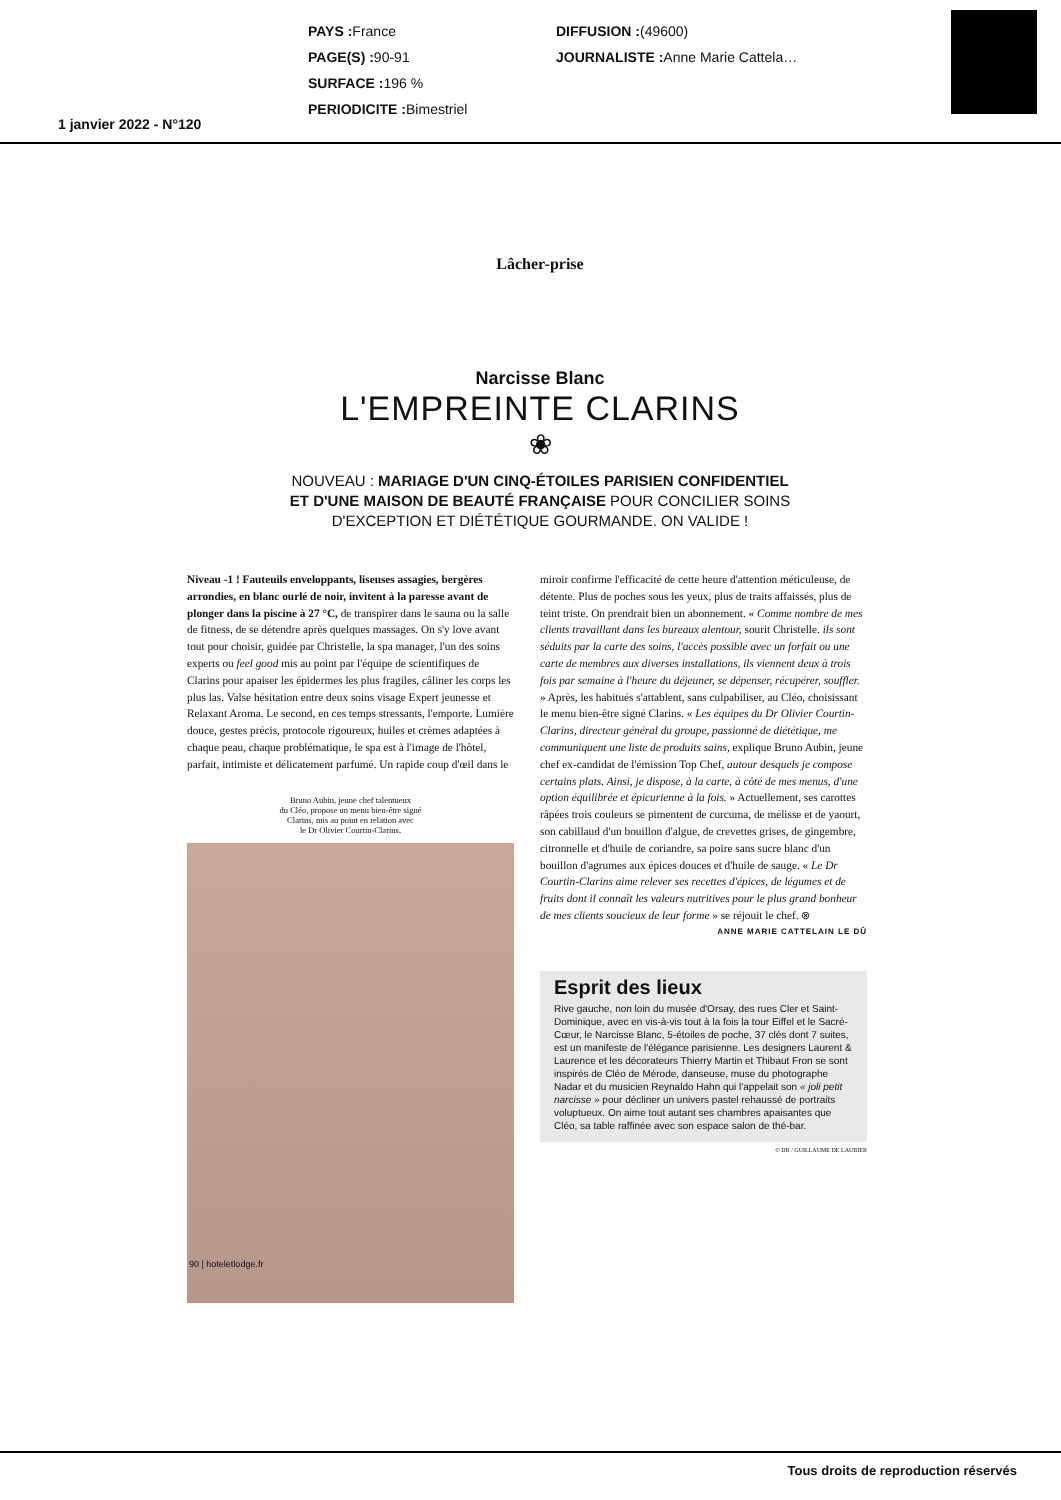PAYS : France
PAGE(S) : 90-91
SURFACE : 196 %
PERIODICITE : Bimestriel
DIFFUSION :(49600)
JOURNALISTE : Anne Marie Cattela…
1 janvier 2022 - N°120
Lâcher-prise
Narcisse Blanc
L'EMPREINTE CLARINS
❀
NOUVEAU : MARIAGE D'UN CINQ-ÉTOILES PARISIEN CONFIDENTIEL
ET D'UNE MAISON DE BEAUTÉ FRANÇAISE POUR CONCILIER SOINS
D'EXCEPTION ET DIÉTÉTIQUE GOURMANDE. ON VALIDE !
Niveau -1 ! Fauteuils enveloppants, liseuses assagies, bergères arrondies, en blanc ourlé de noir, invitent à la paresse avant de plonger dans la piscine à 27 °C, de transpirer dans le sauna ou la salle de fitness, de se détendre après quelques massages. On s'y love avant tout pour choisir, guidée par Christelle, la spa manager, l'un des soins experts ou feel good mis au point par l'équipe de scientifiques de Clarins pour apaiser les épidermes les plus fragiles, câliner les corps les plus las. Valse hésitation entre deux soins visage Expert jeunesse et Relaxant Aroma. Le second, en ces temps stressants, l'emporte. Lumière douce, gestes précis, protocole rigoureux, huiles et crèmes adaptées à chaque peau, chaque problématique, le spa est à l'image de l'hôtel, parfait, intimiste et délicatement parfumé. Un rapide coup d'œil dans le
Bruno Aubin, jeune chef talentueux
du Cléo, propose un menu bien-être signé
Clarins, mis au point en relation avec
le Dr Olivier Courtin-Clarins.
90 | hoteletlodge.fr
miroir confirme l'efficacité de cette heure d'attention méticuleuse, de détente. Plus de poches sous les yeux, plus de traits affaissés, plus de teint triste. On prendrait bien un abonnement. « Comme nombre de mes clients travaillant dans les bureaux alentour, sourit Christelle. ils sont séduits par la carte des soins, l'accès possible avec un forfait ou une carte de membres aux diverses installations, ils viennent deux à trois fois par semaine à l'heure du déjeuner, se dépenser, récupérer, souffler. » Après, les habitués s'attablent, sans culpabiliser, au Cléo, choisissant le menu bien-être signé Clarins. « Les équipes du Dr Olivier Courtin-Clarins, directeur général du groupe, passionné de diététique, me communiquent une liste de produits sains, explique Bruno Aubin, jeune chef ex-candidat de l'émission Top Chef, autour desquels je compose certains plats. Ainsi, je dispose, à la carte, à côté de mes menus, d'une option équilibrée et épicurienne à la fois. » Actuellement, ses carottes râpées trois couleurs se pimentent de curcuma, de mélisse et de yaourt, son cabillaud d'un bouillon d'algue, de crevettes grises, de gingembre, citronnelle et d'huile de coriandre, sa poire sans sucre blanc d'un bouillon d'agrumes aux épices douces et d'huile de sauge. « Le Dr Courtin-Clarins aime relever ses recettes d'épices, de légumes et de fruits dont il connaît les valeurs nutritives pour le plus grand bonheur de mes clients soucieux de leur forme » se réjouit le chef. ⊗
ANNE MARIE CATTELAIN LE DÛ
Esprit des lieux
Rive gauche, non loin du musée d'Orsay, des rues Cler et Saint-Dominique, avec en vis-à-vis tout à la fois la tour Eiffel et le Sacré-Cœur, le Narcisse Blanc, 5-étoiles de poche, 37 clés dont 7 suites, est un manifeste de l'élégance parisienne. Les designers Laurent & Laurence et les décorateurs Thierry Martin et Thibaut Fron se sont inspirés de Cléo de Mérode, danseuse, muse du photographe Nadar et du musicien Reynaldo Hahn qui l'appelait son « joli petit narcisse » pour décliner un univers pastel rehaussé de portraits voluptueux. On aime tout autant ses chambres apaisantes que Cléo, sa table raffinée avec son espace salon de thé-bar.
© DR / GUILLAUME DE LAUBIER
Tous droits de reproduction réservés